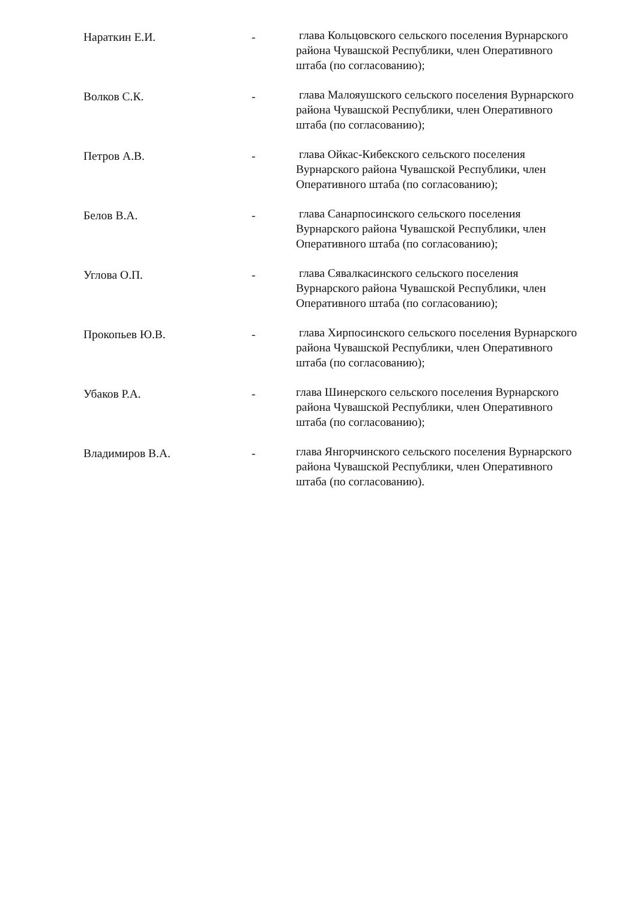Нараткин Е.И. -
глава Кольцовского сельского поселения Вурнарского района Чувашской Республики, член Оперативного штаба (по согласованию);
Волков С.К. -
глава Малояушского сельского поселения Вурнарского района Чувашской Республики, член Оперативного штаба (по согласованию);
Петров А.В. -
глава Ойкас-Кибекского сельского поселения Вурнарского района Чувашской Республики, член Оперативного штаба (по согласованию);
Белов В.А. -
глава Санарпосинского сельского поселения Вурнарского района Чувашской Республики, член Оперативного штаба (по согласованию);
Углова О.П. -
глава Сявалкасинского сельского поселения Вурнарского района Чувашской Республики, член Оперативного штаба (по согласованию);
Прокопьев Ю.В. -
глава Хирпосинского сельского поселения Вурнарского района Чувашской Республики, член Оперативного штаба (по согласованию);
Убаков Р.А. -
глава Шинерского сельского поселения Вурнарского района Чувашской Республики, член Оперативного штаба (по согласованию);
Владимиров В.А. -
глава Янгорчинского сельского поселения Вурнарского района Чувашской Республики, член Оперативного штаба (по согласованию).